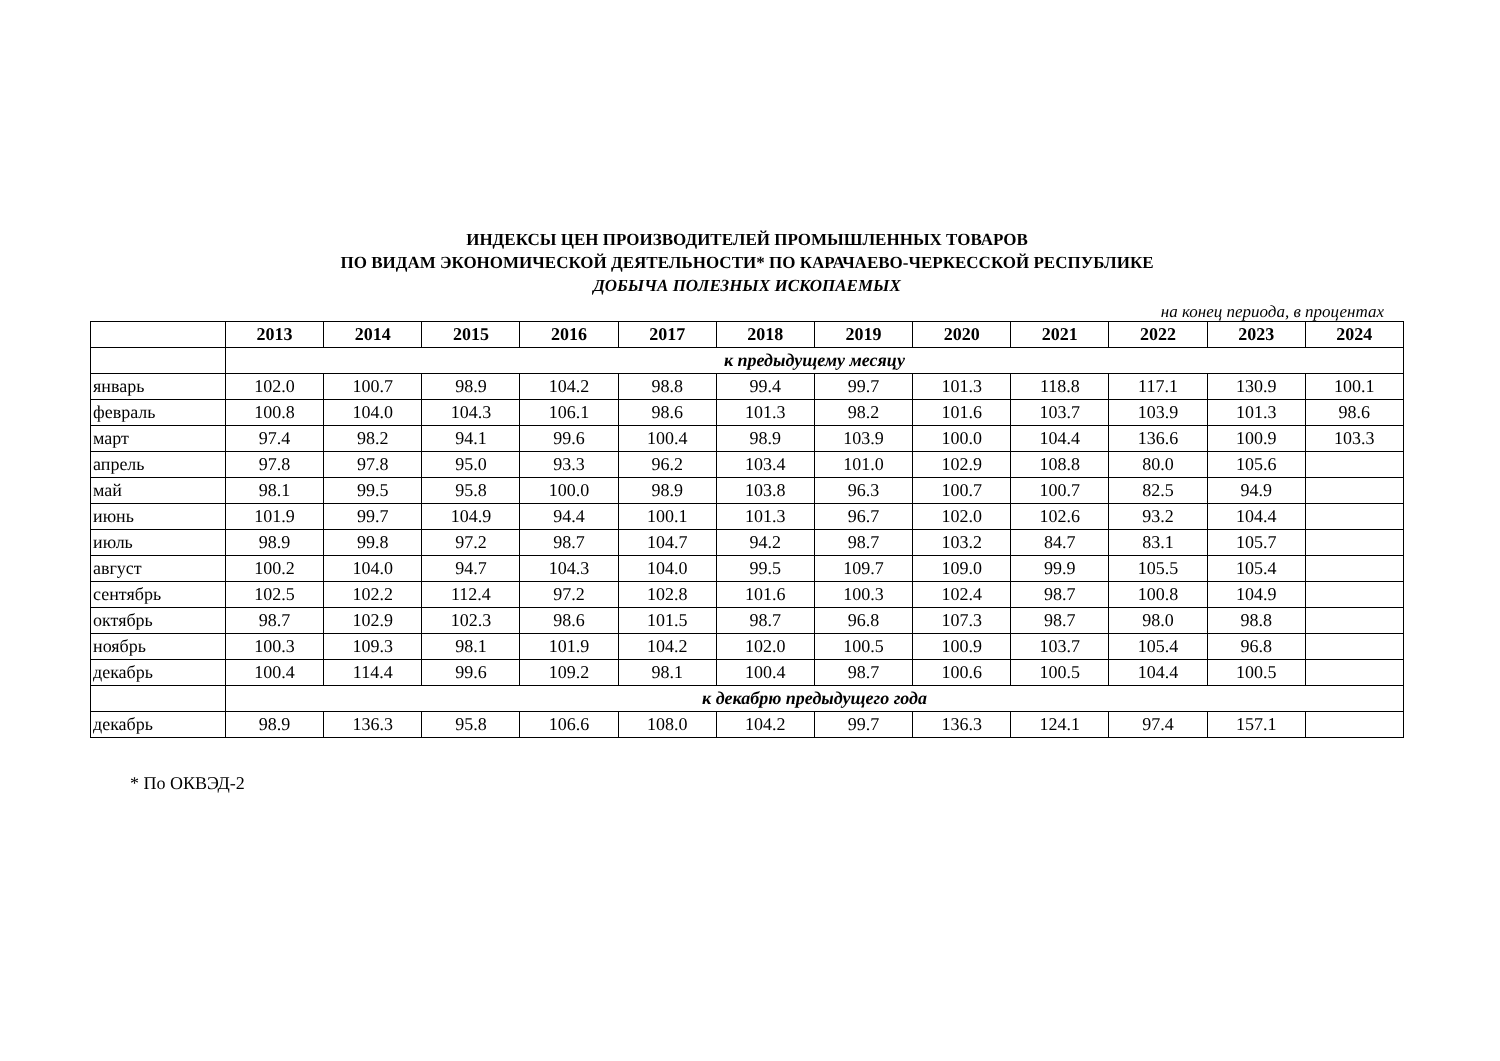ИНДЕКСЫ ЦЕН ПРОИЗВОДИТЕЛЕЙ ПРОМЫШЛЕННЫХ ТОВАРОВ
ПО ВИДАМ ЭКОНОМИЧЕСКОЙ ДЕЯТЕЛЬНОСТИ* ПО КАРАЧАЕВО-ЧЕРКЕССКОЙ РЕСПУБЛИКЕ
ДОБЫЧА ПОЛЕЗНЫХ ИСКОПАЕМЫХ
на конец периода, в процентах
| | 2013 | 2014 | 2015 | 2016 | 2017 | 2018 | 2019 | 2020 | 2021 | 2022 | 2023 | 2024 |
| --- | --- | --- | --- | --- | --- | --- | --- | --- | --- | --- | --- | --- |
| | к предыдущему месяцу | | | | | | | | | | | |
| январь | 102.0 | 100.7 | 98.9 | 104.2 | 98.8 | 99.4 | 99.7 | 101.3 | 118.8 | 117.1 | 130.9 | 100.1 |
| февраль | 100.8 | 104.0 | 104.3 | 106.1 | 98.6 | 101.3 | 98.2 | 101.6 | 103.7 | 103.9 | 101.3 | 98.6 |
| март | 97.4 | 98.2 | 94.1 | 99.6 | 100.4 | 98.9 | 103.9 | 100.0 | 104.4 | 136.6 | 100.9 | 103.3 |
| апрель | 97.8 | 97.8 | 95.0 | 93.3 | 96.2 | 103.4 | 101.0 | 102.9 | 108.8 | 80.0 | 105.6 | |
| май | 98.1 | 99.5 | 95.8 | 100.0 | 98.9 | 103.8 | 96.3 | 100.7 | 100.7 | 82.5 | 94.9 | |
| июнь | 101.9 | 99.7 | 104.9 | 94.4 | 100.1 | 101.3 | 96.7 | 102.0 | 102.6 | 93.2 | 104.4 | |
| июль | 98.9 | 99.8 | 97.2 | 98.7 | 104.7 | 94.2 | 98.7 | 103.2 | 84.7 | 83.1 | 105.7 | |
| август | 100.2 | 104.0 | 94.7 | 104.3 | 104.0 | 99.5 | 109.7 | 109.0 | 99.9 | 105.5 | 105.4 | |
| сентябрь | 102.5 | 102.2 | 112.4 | 97.2 | 102.8 | 101.6 | 100.3 | 102.4 | 98.7 | 100.8 | 104.9 | |
| октябрь | 98.7 | 102.9 | 102.3 | 98.6 | 101.5 | 98.7 | 96.8 | 107.3 | 98.7 | 98.0 | 98.8 | |
| ноябрь | 100.3 | 109.3 | 98.1 | 101.9 | 104.2 | 102.0 | 100.5 | 100.9 | 103.7 | 105.4 | 96.8 | |
| декабрь | 100.4 | 114.4 | 99.6 | 109.2 | 98.1 | 100.4 | 98.7 | 100.6 | 100.5 | 104.4 | 100.5 | |
| | к декабрю предыдущего года | | | | | | | | | | | |
| декабрь | 98.9 | 136.3 | 95.8 | 106.6 | 108.0 | 104.2 | 99.7 | 136.3 | 124.1 | 97.4 | 157.1 | |
* По ОКВЭД-2